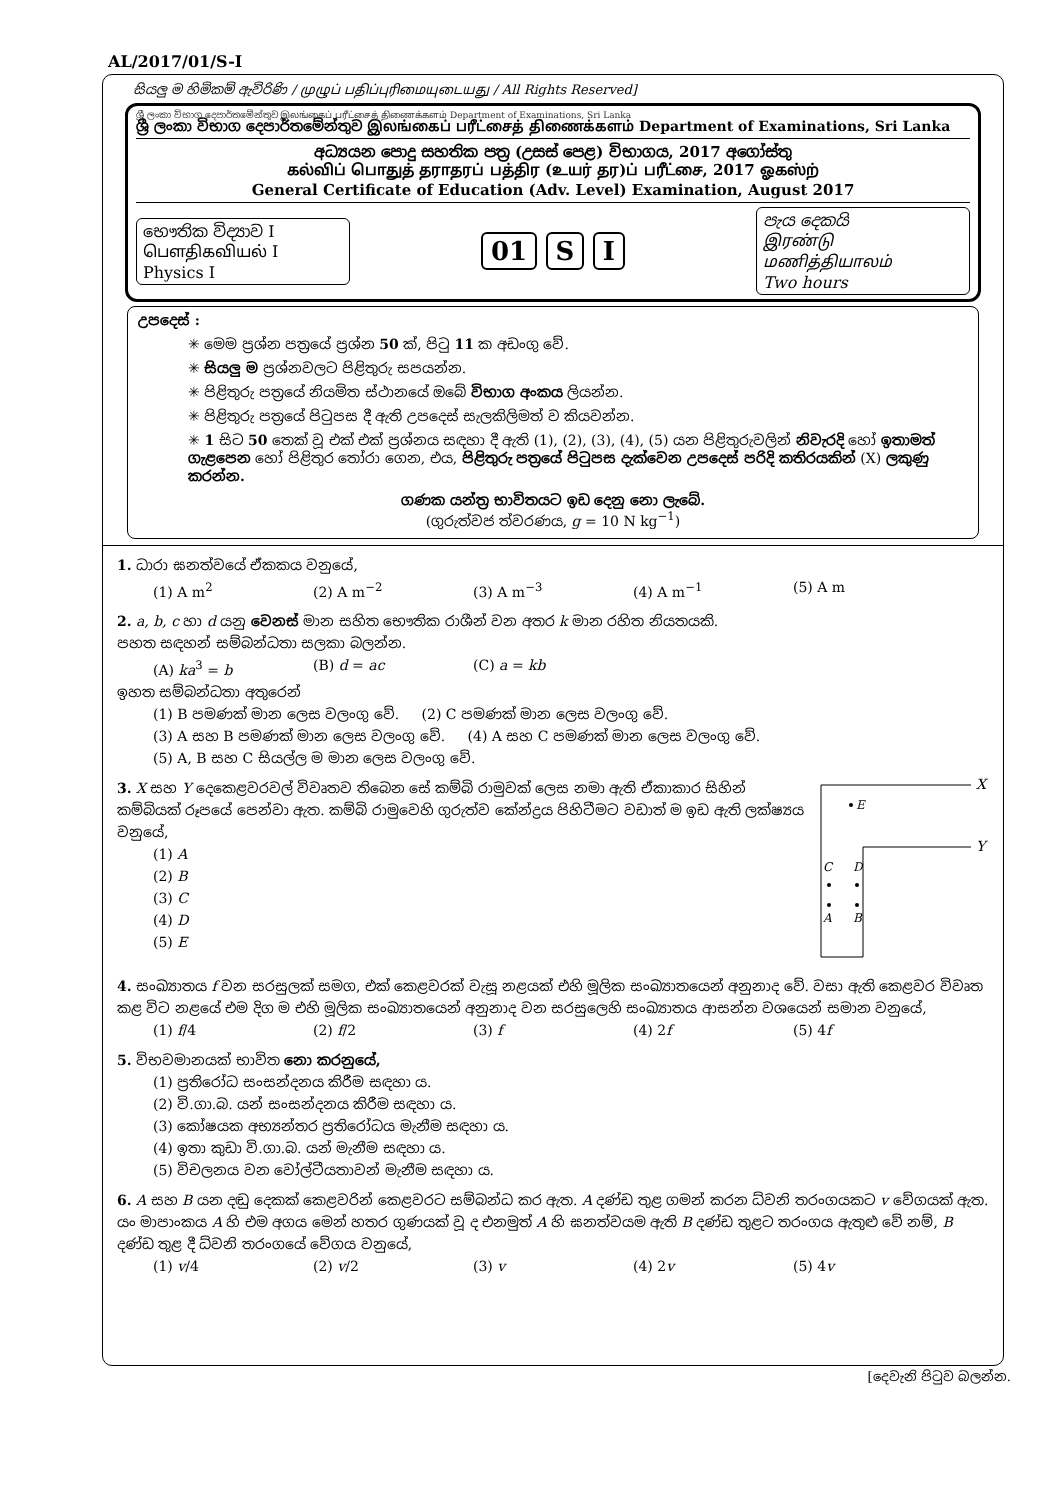AL/2017/01/S-I
සියලු ම හිමිකම් ඇවිරිණි / முழுப் பதிப்புரிமையுடையது / All Rights Reserved]
ශ්‍රී ලංකා විභාග දෙපාර්තමේන්තුව இலங்கைப் பரீட்சைத் திணைக்களம் Department of Examinations, Sri Lanka
ශ්‍රී ලංකා විභාග දෙපාර්තමේන්තුව இலங்கைப் பரீட்சைத் திணைக்களம் Department of Examinations, Sri Lanka
අධ්‍යයන පොදු සහතික පත්‍ර (උසස් පෙළ) විභාගය, 2017 අගෝස්තු
கல்விப் பொதுத் தராதரப் பத்திர (உயர் தர)ப் பரீட்சை, 2017 ஓகஸ்ற்
General Certificate of Education (Adv. Level) Examination, August 2017
භෞතික විද්‍යාව I
பௌதிகவியல் I
Physics I
01 S I
පැය දෙකයි
இரண்டு மணித்தியாலம்
Two hours
උපදෙස් :
✳ මෙම ප්‍රශ්න පත්‍රයේ ප්‍රශ්න 50 ක්, පිටු 11 ක අඩංගු වේ.
✳ සියලු ම ප්‍රශ්නවලට පිළිතුරු සපයන්න.
✳ පිළිතුරු පත්‍රයේ නියමිත ස්ථානයේ ඔබේ විභාග අංකය ලියන්න.
✳ පිළිතුරු පත්‍රයේ පිටුපස දී ඇති උපදෙස් සැලකිලිමත් ව කියවන්න.
✳ 1 සිට 50 තෙක් වූ එක් එක් ප්‍රශ්නය සඳහා දී ඇති (1), (2), (3), (4), (5) යන පිළිතුරුවලින් නිවැරදි හෝ ඉතාමත් ගැළපෙන හෝ පිළිතුර තෝරා ගෙන, එය, පිළිතුරු පත්‍රයේ පිටුපස දැක්වෙන උපදෙස් පරිදි කතිරයකින් (X) ලකුණු කරන්න.
ගණක යන්ත්‍ර භාවිතයට ඉඩ දෙනු නො ලැබේ.
(ගුරුත්වජ ත්වරණය, g = 10 N kg<sup>−1</sup>)
1. ධාරා ඝනත්වයේ ඒකකය වනුයේ,
(1) A m<sup>2</sup> (2) A m<sup>−2</sup> (3) A m<sup>−3</sup> (4) A m<sup>−1</sup> (5) A m
2. a, b, c හා d යනු වෙනස් මාන සහිත භෞතික රාශීන් වන අතර k මාන රහිත නියතයකි.
පහත සඳහන් සම්බන්ධතා සලකා බලන්න.
(A) ka<sup>3</sup> = b (B) d = ac (C) a = kb
ඉහත සම්බන්ධතා අතුරෙන්
(1) B පමණක් මාන ලෙස වලංගු වේ. (2) C පමණක් මාන ලෙස වලංගු වේ.
(3) A සහ B පමණක් මාන ලෙස වලංගු වේ. (4) A සහ C පමණක් මාන ලෙස වලංගු වේ.
(5) A, B සහ C සියල්ල ම මාන ලෙස වලංගු වේ.
3. X සහ Y දෙකෙළවරවල් විවෘතව තිබෙන සේ කම්බි රාමුවක් ලෙස නමා ඇති ඒකාකාර සිහින් කම්බියක් රූපයේ පෙන්වා ඇත. කම්බි රාමුවෙහි ගුරුත්ව කේන්ද්‍රය පිහිටීමට වඩාත් ම ඉඩ ඇති ලක්ෂ්‍යය වනුයේ,
(1) A
(2) B
(3) C
(4) D
(5) E
X
Y
E
C
D
A
B
4. සංඛ්‍යාතය f වන සරසුලක් සමග, එක් කෙළවරක් වැසූ නළයක් එහි මූලික සංඛ්‍යාතයෙන් අනුනාද වේ. වසා ඇති කෙළවර විවෘත කළ විට නළයේ එම දිග ම එහි මූලික සංඛ්‍යාතයෙන් අනුනාද වන සරසුලෙහි සංඛ්‍යාතය ආසන්න වශයෙන් සමාන වනුයේ,
(1) f/4 (2) f/2 (3) f (4) 2f (5) 4f
5. විභවමානයක් භාවිත නො කරනුයේ,
(1) ප්‍රතිරෝධ සංසන්දනය කිරීම සඳහා ය.
(2) වි.ගා.බ. යන් සංසන්දනය කිරීම සඳහා ය.
(3) කෝෂයක අභ්‍යන්තර ප්‍රතිරෝධය මැනීම සඳහා ය.
(4) ඉතා කුඩා වි.ගා.බ. යන් මැනීම සඳහා ය.
(5) විචලනය වන වෝල්ටීයතාවන් මැනීම සඳහා ය.
6. A සහ B යන දඬු දෙකක් කෙළවරින් කෙළවරට සම්බන්ධ කර ඇත. A දණ්ඩ තුළ ගමන් කරන ධ්වනි තරංගයකට v වේගයක් ඇත. යං මාපාංකය A හි එම අගය මෙන් හතර ගුණයක් වූ ද එනමුත් A හි ඝනත්වයම ඇති B දණ්ඩ තුළට තරංගය ඇතුළු වේ නම්, B දණ්ඩ තුළ දී ධ්වනි තරංගයේ වේගය වනුයේ,
(1) v/4 (2) v/2 (3) v (4) 2v (5) 4v
[දෙවැනි පිටුව බලන්න.